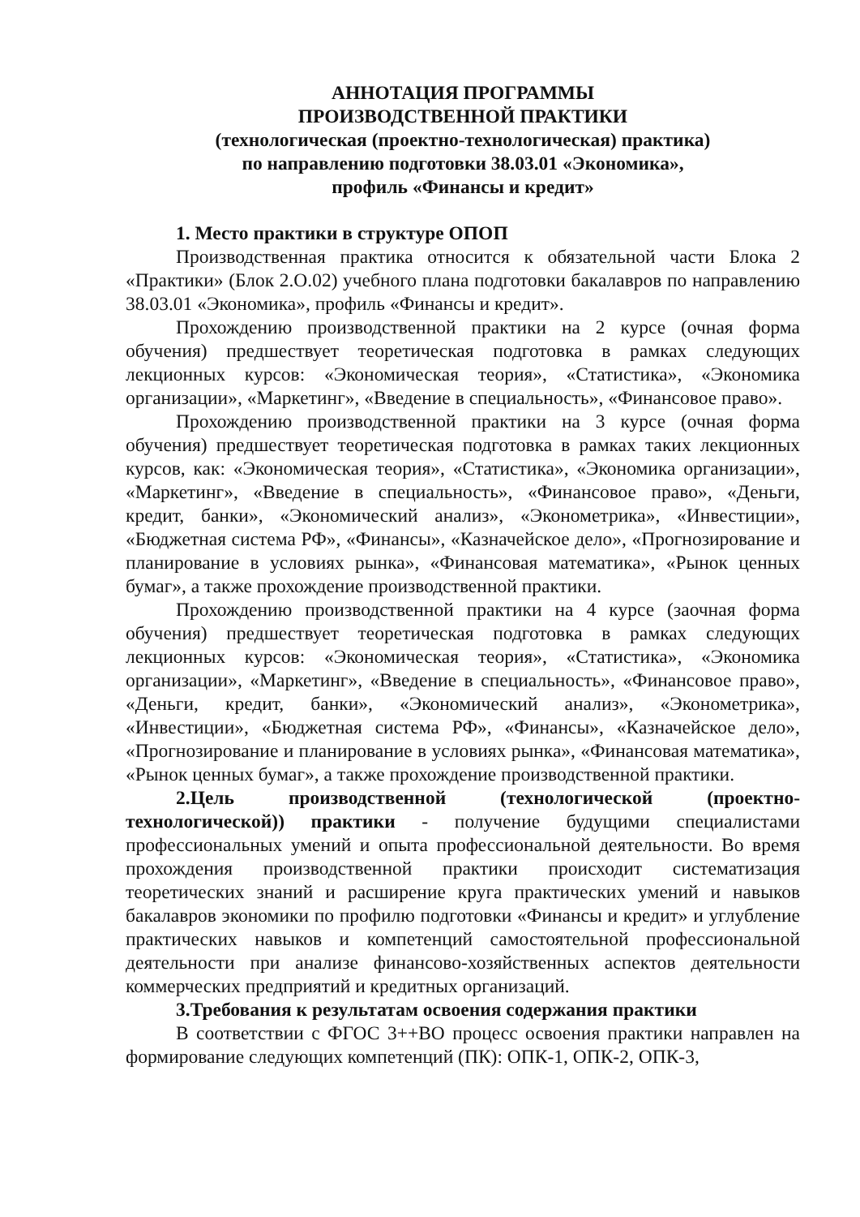АННОТАЦИЯ ПРОГРАММЫ
ПРОИЗВОДСТВЕННОЙ ПРАКТИКИ
(технологическая (проектно-технологическая) практика)
по направлению подготовки 38.03.01 «Экономика»,
профиль «Финансы и кредит»
1. Место практики в структуре ОПОП
Производственная практика относится к обязательной части Блока 2 «Практики» (Блок 2.О.02) учебного плана подготовки бакалавров по направлению 38.03.01 «Экономика», профиль «Финансы и кредит».
Прохождению производственной практики на 2 курсе (очная форма обучения) предшествует теоретическая подготовка в рамках следующих лекционных курсов: «Экономическая теория», «Статистика», «Экономика организации», «Маркетинг», «Введение в специальность», «Финансовое право».
Прохождению производственной практики на 3 курсе (очная форма обучения) предшествует теоретическая подготовка в рамках таких лекционных курсов, как: «Экономическая теория», «Статистика», «Экономика организации», «Маркетинг», «Введение в специальность», «Финансовое право», «Деньги, кредит, банки», «Экономический анализ», «Эконометрика», «Инвестиции», «Бюджетная система РФ», «Финансы», «Казначейское дело», «Прогнозирование и планирование в условиях рынка», «Финансовая математика», «Рынок ценных бумаг», а также прохождение производственной практики.
Прохождению производственной практики на 4 курсе (заочная форма обучения) предшествует теоретическая подготовка в рамках следующих лекционных курсов: «Экономическая теория», «Статистика», «Экономика организации», «Маркетинг», «Введение в специальность», «Финансовое право», «Деньги, кредит, банки», «Экономический анализ», «Эконометрика», «Инвестиции», «Бюджетная система РФ», «Финансы», «Казначейское дело», «Прогнозирование и планирование в условиях рынка», «Финансовая математика», «Рынок ценных бумаг», а также прохождение производственной практики.
2.Цель производственной (технологической (проектно-технологической)) практики - получение будущими специалистами профессиональных умений и опыта профессиональной деятельности. Во время прохождения производственной практики происходит систематизация теоретических знаний и расширение круга практических умений и навыков бакалавров экономики по профилю подготовки «Финансы и кредит» и углубление практических навыков и компетенций самостоятельной профессиональной деятельности при анализе финансово-хозяйственных аспектов деятельности коммерческих предприятий и кредитных организаций.
3.Требования к результатам освоения содержания практики
В соответствии с ФГОС 3++ВО процесс освоения практики направлен на формирование следующих компетенций (ПК): ОПК-1, ОПК-2, ОПК-3,